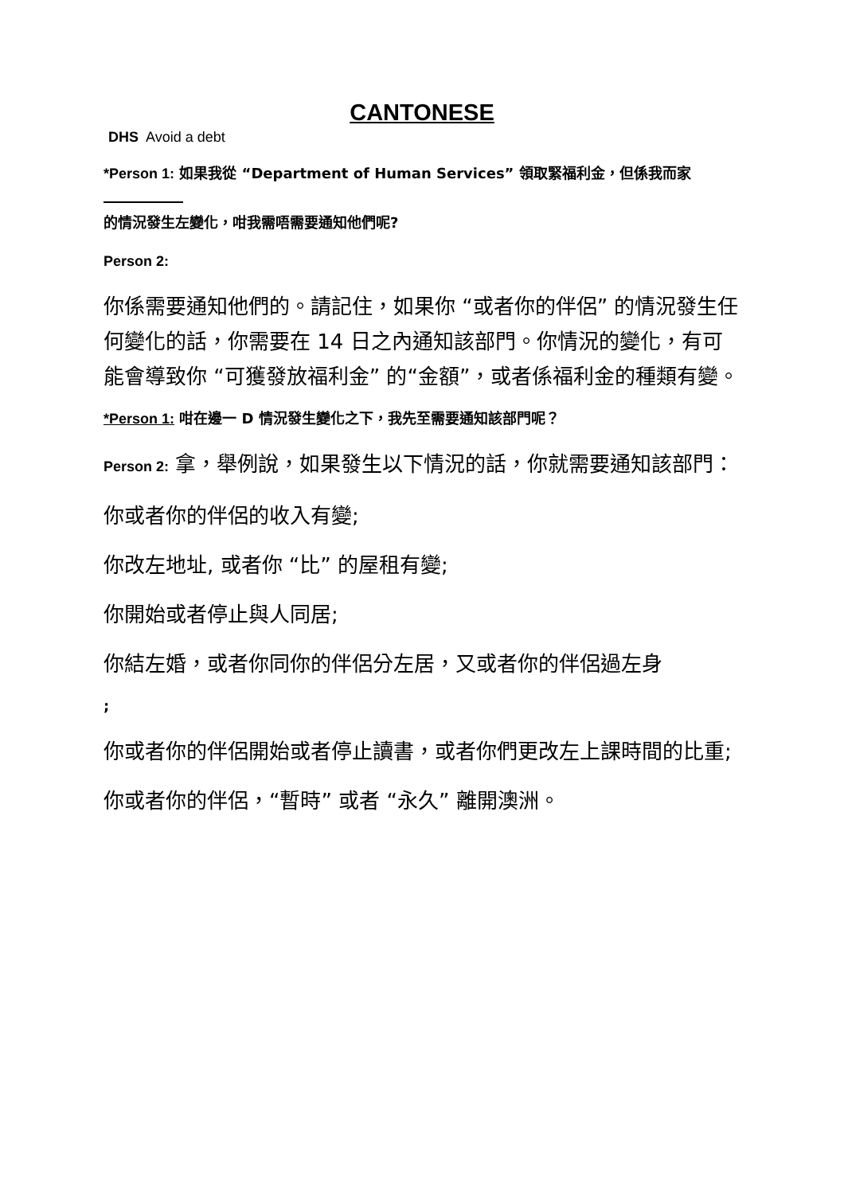CANTONESE
DHS Avoid a debt
*Person 1: 如果我從 “Department of Human Services” 領取緊福利金，但係我而家
的情況發生左變化，咁我需唔需要通知他們呢?
Person 2:
你係需要通知他們的。請記住，如果你 “或者你的伴侶” 的情況發生任何變化的話，你需要在 14 日之內通知該部門。你情況的變化，有可能會導致你 “可獲發放福利金” 的“金額”，或者係福利金的種類有變。
*Person 1: 咁在邊一 D 情況發生變化之下，我先至需要通知該部門呢？
Person 2: 拿，舉例說，如果發生以下情況的話，你就需要通知該部門：
你或者你的伴侶的收入有變;
你改左地址, 或者你 “比” 的屋租有變;
你開始或者停止與人同居;
你結左婚，或者你同你的伴侶分左居，又或者你的伴侶過左身
;
你或者你的伴侶開始或者停止讀書，或者你們更改左上課時間的比重;
你或者你的伴侶，“暫時” 或者 “永久” 離開澳洲。